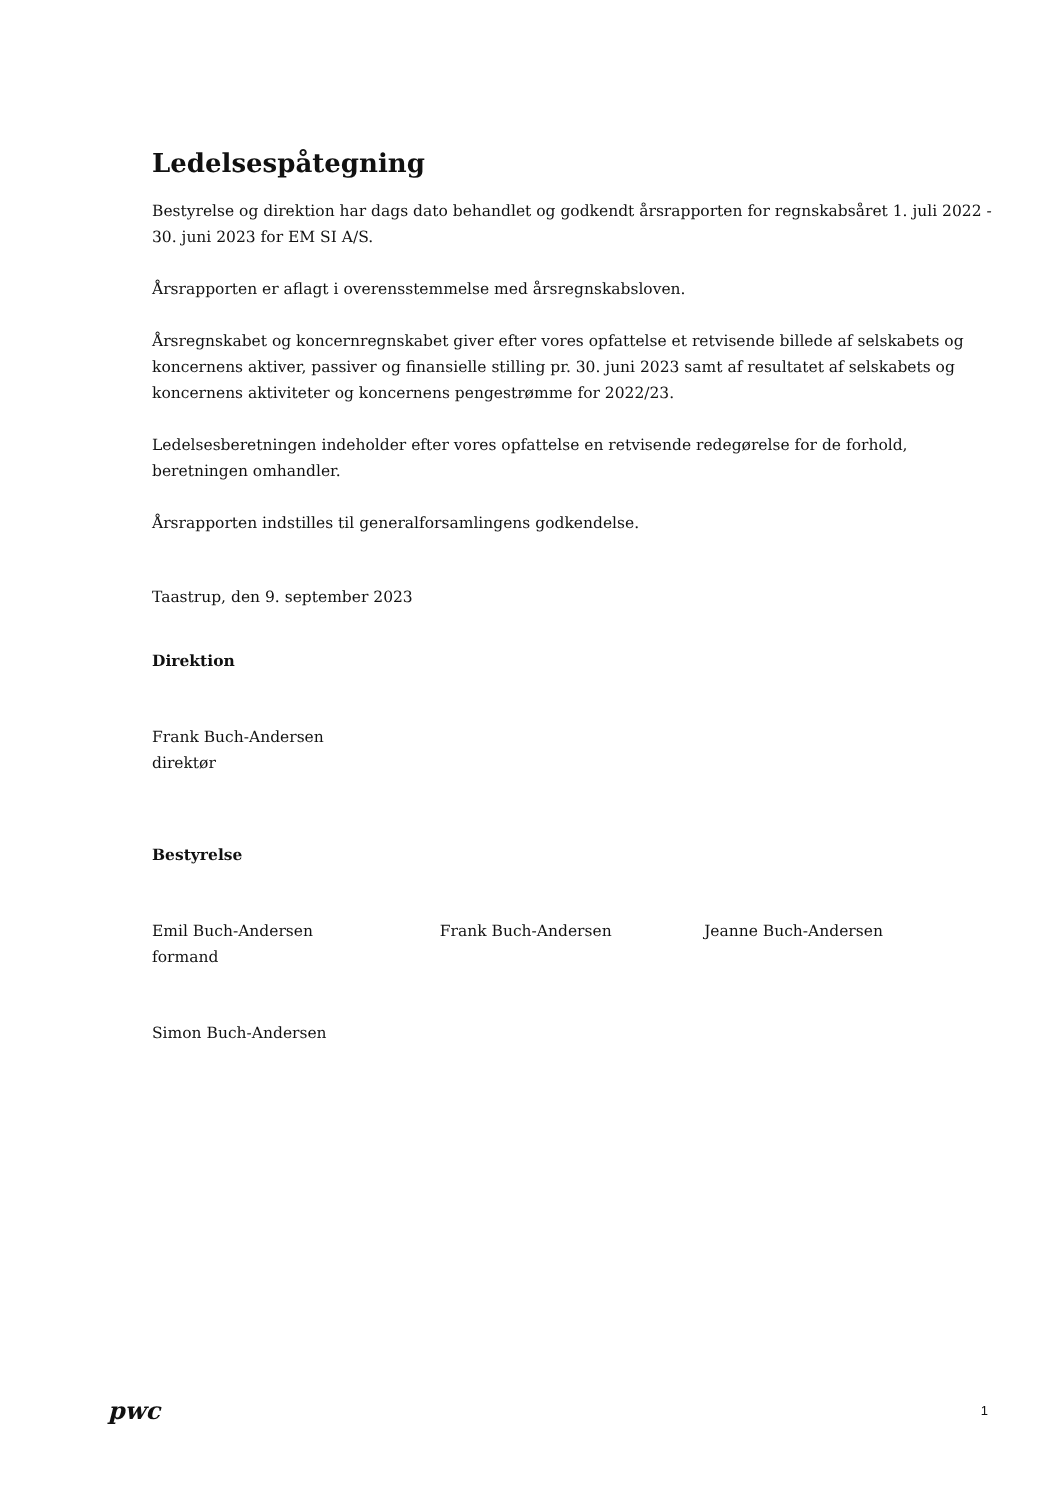Ledelsespåtegning
Bestyrelse og direktion har dags dato behandlet og godkendt årsrapporten for regnskabsåret 1. juli 2022 - 30. juni 2023 for EM SI A/S.
Årsrapporten er aflagt i overensstemmelse med årsregnskabsloven.
Årsregnskabet og koncernregnskabet giver efter vores opfattelse et retvisende billede af selskabets og koncernens aktiver, passiver og finansielle stilling pr. 30. juni 2023 samt af resultatet af selskabets og koncernens aktiviteter og koncernens pengestrømme for 2022/23.
Ledelsesberetningen indeholder efter vores opfattelse en retvisende redegørelse for de forhold, beretningen omhandler.
Årsrapporten indstilles til generalforsamlingens godkendelse.
Taastrup, den 9. september 2023
Direktion
Frank Buch-Andersen
direktør
Bestyrelse
Emil Buch-Andersen
formand
Frank Buch-Andersen Jeanne Buch-Andersen
Simon Buch-Andersen
pwc
1